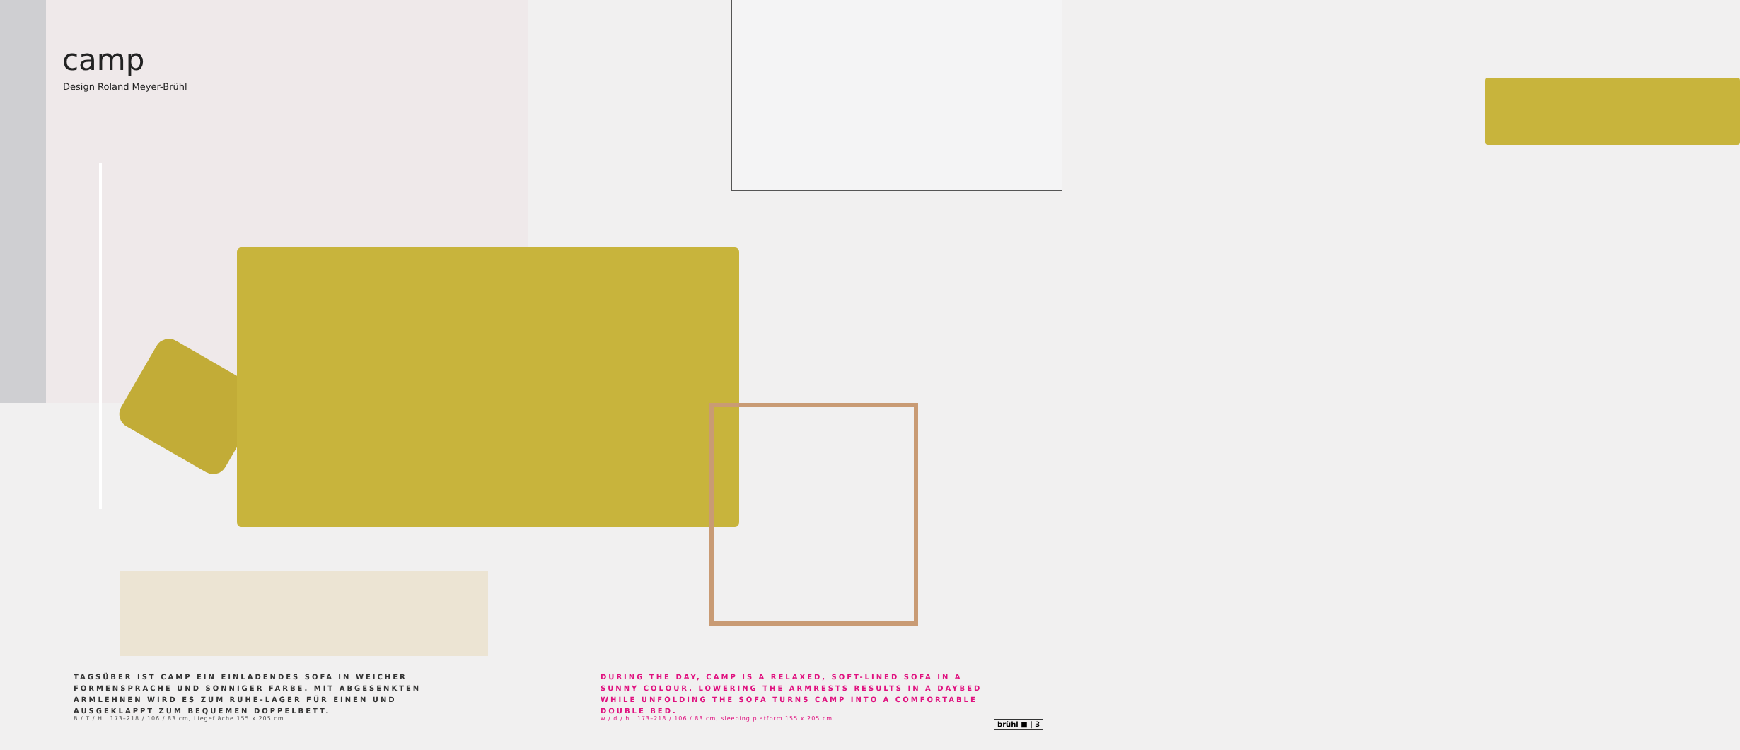camp
Design Roland Meyer-Brühl
TAGSÜBER IST CAMP EIN EINLADENDES SOFA IN WEICHER FORMENSPRACHE UND SONNIGER FARBE. MIT ABGESENKTEN ARMLEHNEN WIRD ES ZUM RUHE-LAGER FÜR EINEN UND AUSGEKLAPPT ZUM BEQUEMEN DOPPELBETT.
DURING THE DAY, CAMP IS A RELAXED, SOFT-LINED SOFA IN A SUNNY COLOUR. LOWERING THE ARMRESTS RESULTS IN A DAYBED WHILE UNFOLDING THE SOFA TURNS CAMP INTO A COMFORTABLE DOUBLE BED.
B / T / H 173–218 / 106 / 83 cm, Liegefläche 155 x 205 cm
w / d / h 173–218 / 106 / 83 cm, sleeping platform 155 x 205 cm
brühl ■ | 3